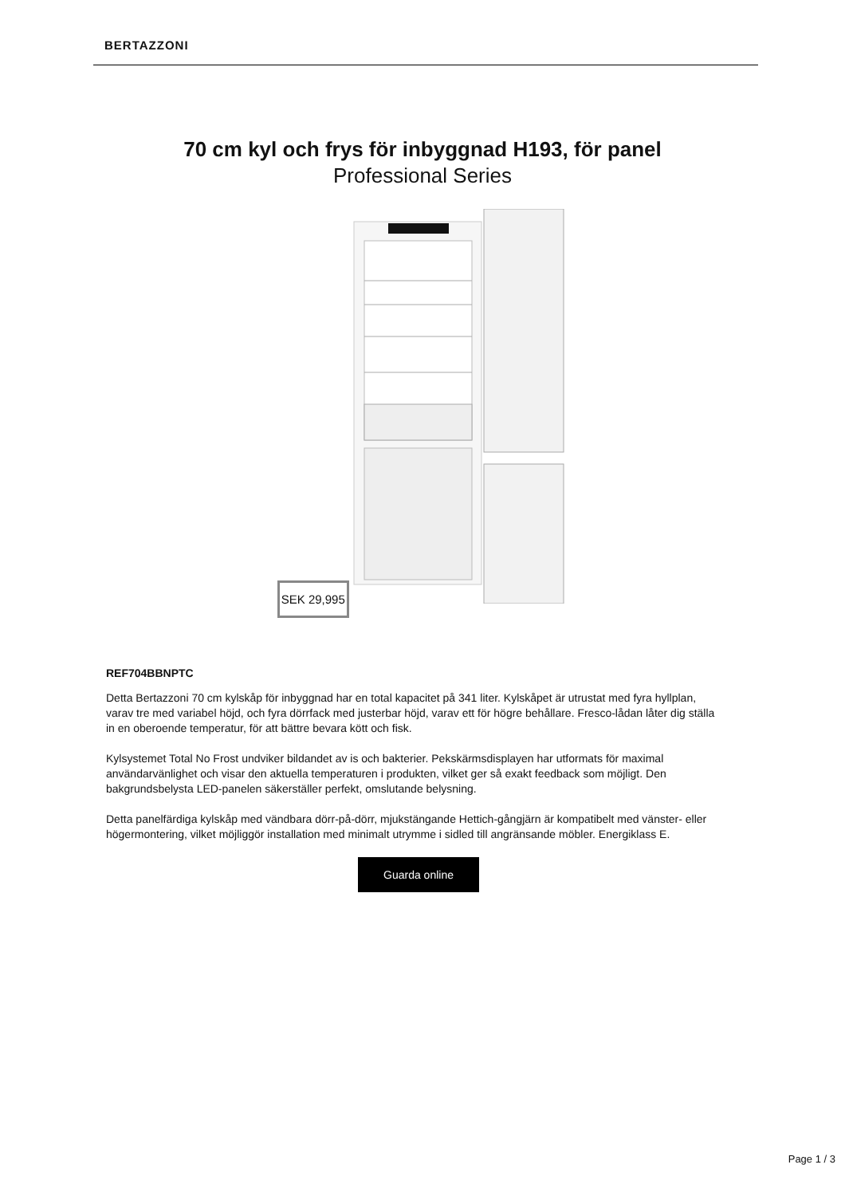BERTAZZONI
70 cm kyl och frys för inbyggnad H193, för panel
Professional Series
SEK 29,995
REF704BBNPTC
Detta Bertazzoni 70 cm kylskåp för inbyggnad har en total kapacitet på 341 liter. Kylskåpet är utrustat med fyra hyllplan, varav tre med variabel höjd, och fyra dörrfack med justerbar höjd, varav ett för högre behållare. Fresco-lådan låter dig ställa in en oberoende temperatur, för att bättre bevara kött och fisk.
Kylsystemet Total No Frost undviker bildandet av is och bakterier. Pekskärmsdisplayen har utformats för maximal användarvänlighet och visar den aktuella temperaturen i produkten, vilket ger så exakt feedback som möjligt. Den bakgrundsbelysta LED-panelen säkerställer perfekt, omslutande belysning.
Detta panelfärdiga kylskåp med vändbara dörr-på-dörr, mjukstängande Hettich-gångjärn är kompatibelt med vänster- eller högermontering, vilket möjliggör installation med minimalt utrymme i sidled till angränsande möbler. Energiklass E.
Guarda online
Page 1 / 3